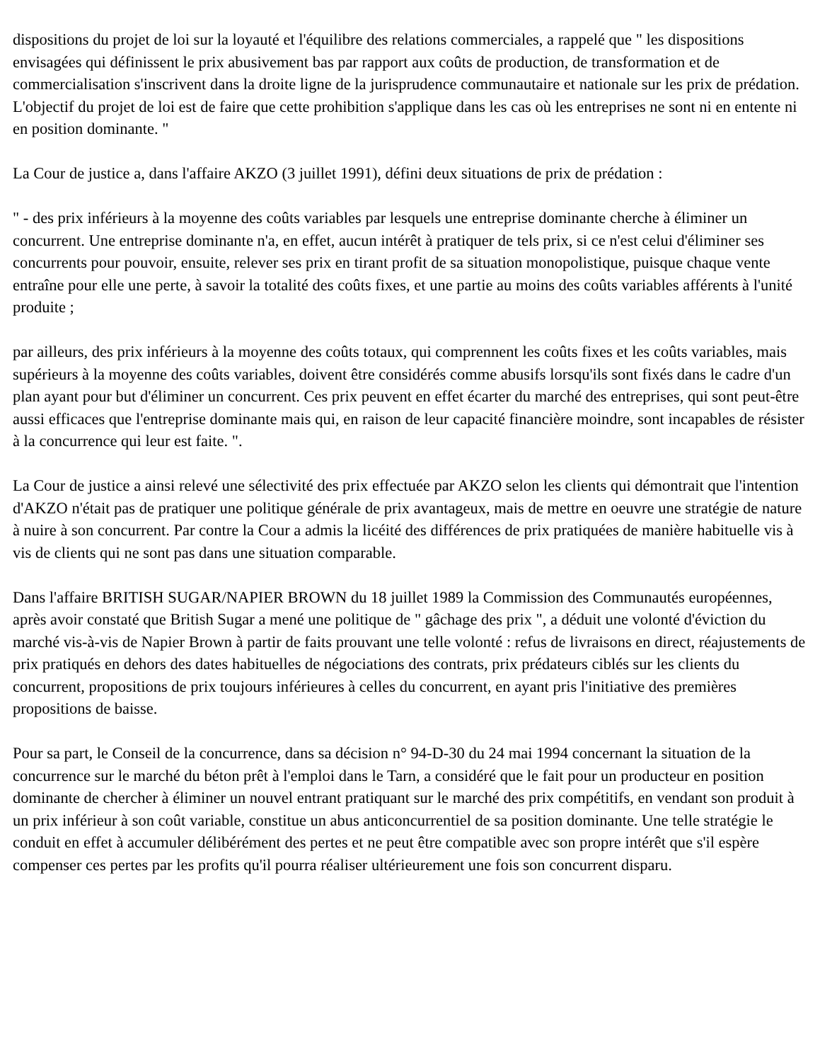dispositions du projet de loi sur la loyauté et l'équilibre des relations commerciales, a rappelé que " les dispositions envisagées qui définissent le prix abusivement bas par rapport aux coûts de production, de transformation et de commercialisation s'inscrivent dans la droite ligne de la jurisprudence communautaire et nationale sur les prix de prédation. L'objectif du projet de loi est de faire que cette prohibition s'applique dans les cas où les entreprises ne sont ni en entente ni en position dominante. "
La Cour de justice a, dans l'affaire AKZO (3 juillet 1991), défini deux situations de prix de prédation :
" - des prix inférieurs à la moyenne des coûts variables par lesquels une entreprise dominante cherche à éliminer un concurrent. Une entreprise dominante n'a, en effet, aucun intérêt à pratiquer de tels prix, si ce n'est celui d'éliminer ses concurrents pour pouvoir, ensuite, relever ses prix en tirant profit de sa situation monopolistique, puisque chaque vente entraîne pour elle une perte, à savoir la totalité des coûts fixes, et une partie au moins des coûts variables afférents à l'unité produite ;
par ailleurs, des prix inférieurs à la moyenne des coûts totaux, qui comprennent les coûts fixes et les coûts variables, mais supérieurs à la moyenne des coûts variables, doivent être considérés comme abusifs lorsqu'ils sont fixés dans le cadre d'un plan ayant pour but d'éliminer un concurrent. Ces prix peuvent en effet écarter du marché des entreprises, qui sont peut-être aussi efficaces que l'entreprise dominante mais qui, en raison de leur capacité financière moindre, sont incapables de résister à la concurrence qui leur est faite. ".
La Cour de justice a ainsi relevé une sélectivité des prix effectuée par AKZO selon les clients qui démontrait que l'intention d'AKZO n'était pas de pratiquer une politique générale de prix avantageux, mais de mettre en oeuvre une stratégie de nature à nuire à son concurrent. Par contre la Cour a admis la licéité des différences de prix pratiquées de manière habituelle vis à vis de clients qui ne sont pas dans une situation comparable.
Dans l'affaire BRITISH SUGAR/NAPIER BROWN du 18 juillet 1989 la Commission des Communautés européennes, après avoir constaté que British Sugar a mené une politique de " gâchage des prix ", a déduit une volonté d'éviction du marché vis-à-vis de Napier Brown à partir de faits prouvant une telle volonté : refus de livraisons en direct, réajustements de prix pratiqués en dehors des dates habituelles de négociations des contrats, prix prédateurs ciblés sur les clients du concurrent, propositions de prix toujours inférieures à celles du concurrent, en ayant pris l'initiative des premières propositions de baisse.
Pour sa part, le Conseil de la concurrence, dans sa décision n° 94-D-30 du 24 mai 1994 concernant la situation de la concurrence sur le marché du béton prêt à l'emploi dans le Tarn, a considéré que le fait pour un producteur en position dominante de chercher à éliminer un nouvel entrant pratiquant sur le marché des prix compétitifs, en vendant son produit à un prix inférieur à son coût variable, constitue un abus anticoncurrentiel de sa position dominante. Une telle stratégie le conduit en effet à accumuler délibérément des pertes et ne peut être compatible avec son propre intérêt que s'il espère compenser ces pertes par les profits qu'il pourra réaliser ultérieurement une fois son concurrent disparu.